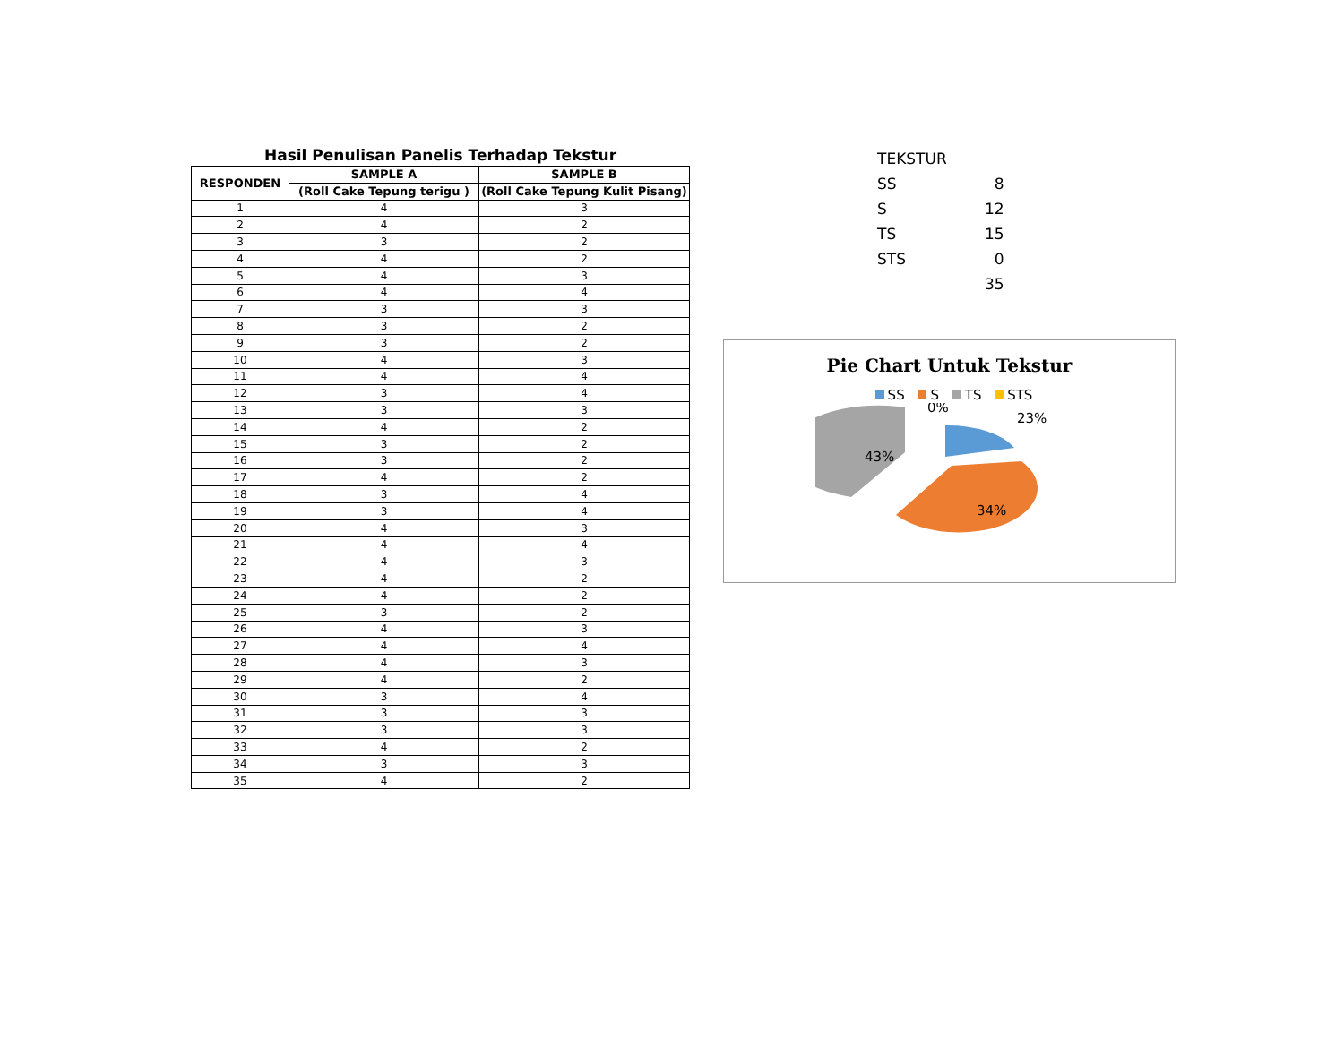Hasil Penulisan Panelis Terhadap Tekstur
| RESPONDEN | SAMPLE A | SAMPLE B |
| --- | --- | --- |
| | (Roll Cake Tepung terigu ) | (Roll Cake Tepung Kulit Pisang) |
| 1 | 4 | 3 |
| 2 | 4 | 2 |
| 3 | 3 | 2 |
| 4 | 4 | 2 |
| 5 | 4 | 3 |
| 6 | 4 | 4 |
| 7 | 3 | 3 |
| 8 | 3 | 2 |
| 9 | 3 | 2 |
| 10 | 4 | 3 |
| 11 | 4 | 4 |
| 12 | 3 | 4 |
| 13 | 3 | 3 |
| 14 | 4 | 2 |
| 15 | 3 | 2 |
| 16 | 3 | 2 |
| 17 | 4 | 2 |
| 18 | 3 | 4 |
| 19 | 3 | 4 |
| 20 | 4 | 3 |
| 21 | 4 | 4 |
| 22 | 4 | 3 |
| 23 | 4 | 2 |
| 24 | 4 | 2 |
| 25 | 3 | 2 |
| 26 | 4 | 3 |
| 27 | 4 | 4 |
| 28 | 4 | 3 |
| 29 | 4 | 2 |
| 30 | 3 | 4 |
| 31 | 3 | 3 |
| 32 | 3 | 3 |
| 33 | 4 | 2 |
| 34 | 3 | 3 |
| 35 | 4 | 2 |
| TEKSTUR | |
| SS | 8 |
| S | 12 |
| TS | 15 |
| STS | 0 |
| | 35 |
Pie Chart Untuk Tekstur
SS S TS STS
0%
23%
43%
34%